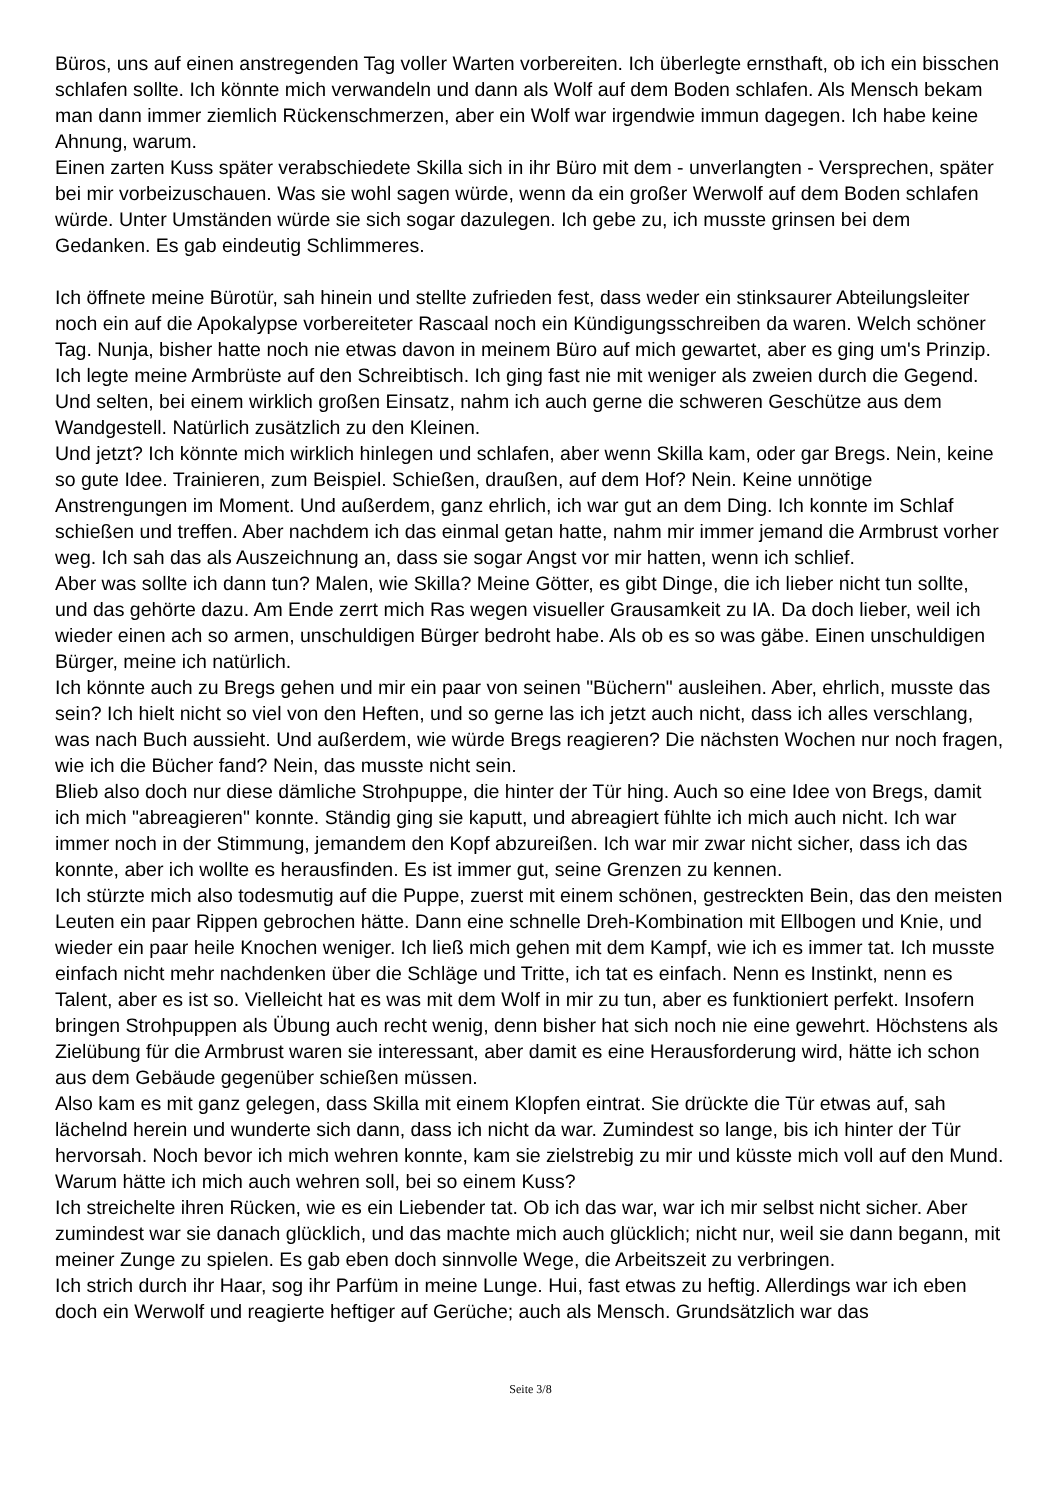Büros, uns auf einen anstregenden Tag voller Warten vorbereiten. Ich überlegte ernsthaft, ob ich ein bisschen schlafen sollte. Ich könnte mich verwandeln und dann als Wolf auf dem Boden schlafen. Als Mensch bekam man dann immer ziemlich Rückenschmerzen, aber ein Wolf war irgendwie immun dagegen. Ich habe keine Ahnung, warum.
Einen zarten Kuss später verabschiedete Skilla sich in ihr Büro mit dem - unverlangten - Versprechen, später bei mir vorbeizuschauen. Was sie wohl sagen würde, wenn da ein großer Werwolf auf dem Boden schlafen würde. Unter Umständen würde sie sich sogar dazulegen. Ich gebe zu, ich musste grinsen bei dem Gedanken. Es gab eindeutig Schlimmeres.
Ich öffnete meine Bürotür, sah hinein und stellte zufrieden fest, dass weder ein stinksaurer Abteilungsleiter noch ein auf die Apokalypse vorbereiteter Rascaal noch ein Kündigungsschreiben da waren. Welch schöner Tag. Nunja, bisher hatte noch nie etwas davon in meinem Büro auf mich gewartet, aber es ging um's Prinzip. Ich legte meine Armbrüste auf den Schreibtisch. Ich ging fast nie mit weniger als zweien durch die Gegend. Und selten, bei einem wirklich großen Einsatz, nahm ich auch gerne die schweren Geschütze aus dem Wandgestell. Natürlich zusätzlich zu den Kleinen.
Und jetzt? Ich könnte mich wirklich hinlegen und schlafen, aber wenn Skilla kam, oder gar Bregs. Nein, keine so gute Idee. Trainieren, zum Beispiel. Schießen, draußen, auf dem Hof? Nein. Keine unnötige Anstrengungen im Moment. Und außerdem, ganz ehrlich, ich war gut an dem Ding. Ich konnte im Schlaf schießen und treffen. Aber nachdem ich das einmal getan hatte, nahm mir immer jemand die Armbrust vorher weg. Ich sah das als Auszeichnung an, dass sie sogar Angst vor mir hatten, wenn ich schlief.
Aber was sollte ich dann tun? Malen, wie Skilla? Meine Götter, es gibt Dinge, die ich lieber nicht tun sollte, und das gehörte dazu. Am Ende zerrt mich Ras wegen visueller Grausamkeit zu IA. Da doch lieber, weil ich wieder einen ach so armen, unschuldigen Bürger bedroht habe. Als ob es so was gäbe. Einen unschuldigen Bürger, meine ich natürlich.
Ich könnte auch zu Bregs gehen und mir ein paar von seinen "Büchern" ausleihen. Aber, ehrlich, musste das sein? Ich hielt nicht so viel von den Heften, und so gerne las ich jetzt auch nicht, dass ich alles verschlang, was nach Buch aussieht. Und außerdem, wie würde Bregs reagieren? Die nächsten Wochen nur noch fragen, wie ich die Bücher fand? Nein, das musste nicht sein.
Blieb also doch nur diese dämliche Strohpuppe, die hinter der Tür hing. Auch so eine Idee von Bregs, damit ich mich "abreagieren" konnte. Ständig ging sie kaputt, und abreagiert fühlte ich mich auch nicht. Ich war immer noch in der Stimmung, jemandem den Kopf abzureißen. Ich war mir zwar nicht sicher, dass ich das konnte, aber ich wollte es herausfinden. Es ist immer gut, seine Grenzen zu kennen.
Ich stürzte mich also todesmutig auf die Puppe, zuerst mit einem schönen, gestreckten Bein, das den meisten Leuten ein paar Rippen gebrochen hätte. Dann eine schnelle Dreh-Kombination mit Ellbogen und Knie, und wieder ein paar heile Knochen weniger. Ich ließ mich gehen mit dem Kampf, wie ich es immer tat. Ich musste einfach nicht mehr nachdenken über die Schläge und Tritte, ich tat es einfach. Nenn es Instinkt, nenn es Talent, aber es ist so. Vielleicht hat es was mit dem Wolf in mir zu tun, aber es funktioniert perfekt. Insofern bringen Strohpuppen als Übung auch recht wenig, denn bisher hat sich noch nie eine gewehrt. Höchstens als Zielübung für die Armbrust waren sie interessant, aber damit es eine Herausforderung wird, hätte ich schon aus dem Gebäude gegenüber schießen müssen.
Also kam es mit ganz gelegen, dass Skilla mit einem Klopfen eintrat. Sie drückte die Tür etwas auf, sah lächelnd herein und wunderte sich dann, dass ich nicht da war. Zumindest so lange, bis ich hinter der Tür hervorsah. Noch bevor ich mich wehren konnte, kam sie zielstrebig zu mir und küsste mich voll auf den Mund. Warum hätte ich mich auch wehren soll, bei so einem Kuss?
Ich streichelte ihren Rücken, wie es ein Liebender tat. Ob ich das war, war ich mir selbst nicht sicher. Aber zumindest war sie danach glücklich, und das machte mich auch glücklich; nicht nur, weil sie dann begann, mit meiner Zunge zu spielen. Es gab eben doch sinnvolle Wege, die Arbeitszeit zu verbringen.
Ich strich durch ihr Haar, sog ihr Parfüm in meine Lunge. Hui, fast etwas zu heftig. Allerdings war ich eben doch ein Werwolf und reagierte heftiger auf Gerüche; auch als Mensch. Grundsätzlich war das
Seite 3/8